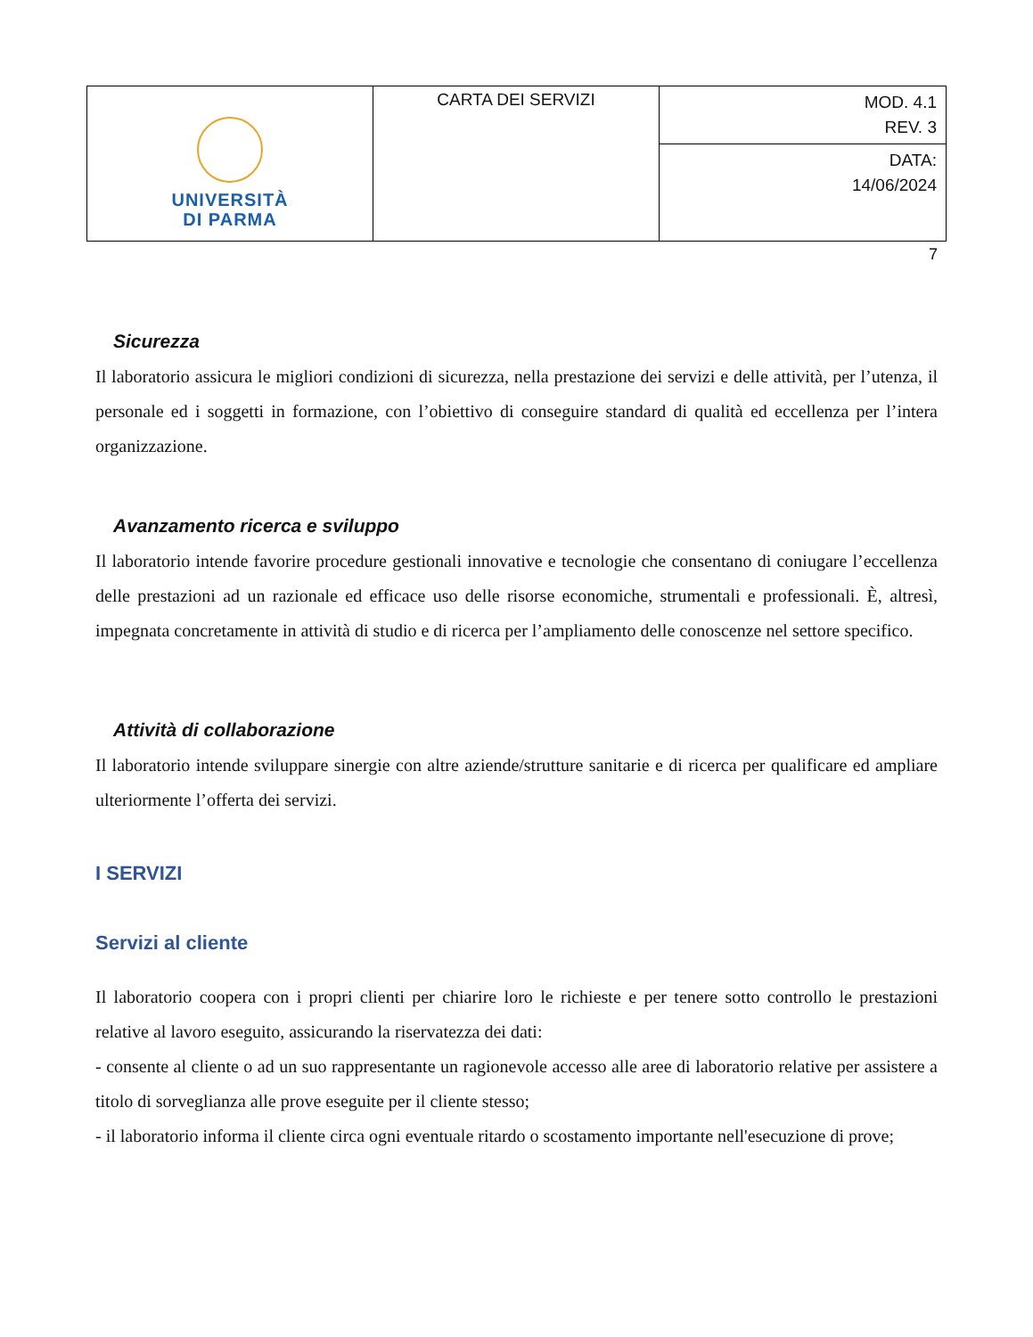| UNIVERSITÀ DI PARMA | CARTA DEI SERVIZI | MOD. 4.1 REV. 3 |
| | | DATA: 14/06/2024 |
7
Sicurezza
Il laboratorio assicura le migliori condizioni di sicurezza, nella prestazione dei servizi e delle attività, per l’utenza, il personale ed i soggetti in formazione, con l’obiettivo di conseguire standard di qualità ed eccellenza per l’intera organizzazione.
Avanzamento ricerca e sviluppo
Il laboratorio intende favorire procedure gestionali innovative e tecnologie che consentano di coniugare l’eccellenza delle prestazioni ad un razionale ed efficace uso delle risorse economiche, strumentali e professionali. È, altresì, impegnata concretamente in attività di studio e di ricerca per l’ampliamento delle conoscenze nel settore specifico.
Attività di collaborazione
Il laboratorio intende sviluppare sinergie con altre aziende/strutture sanitarie e di ricerca per qualificare ed ampliare ulteriormente l’offerta dei servizi.
I SERVIZI
Servizi al cliente
Il laboratorio coopera con i propri clienti per chiarire loro le richieste e per tenere sotto controllo le prestazioni relative al lavoro eseguito, assicurando la riservatezza dei dati:
- consente al cliente o ad un suo rappresentante un ragionevole accesso alle aree di laboratorio relative per assistere a titolo di sorveglianza alle prove eseguite per il cliente stesso;
- il laboratorio informa il cliente circa ogni eventuale ritardo o scostamento importante nell'esecuzione di prove;